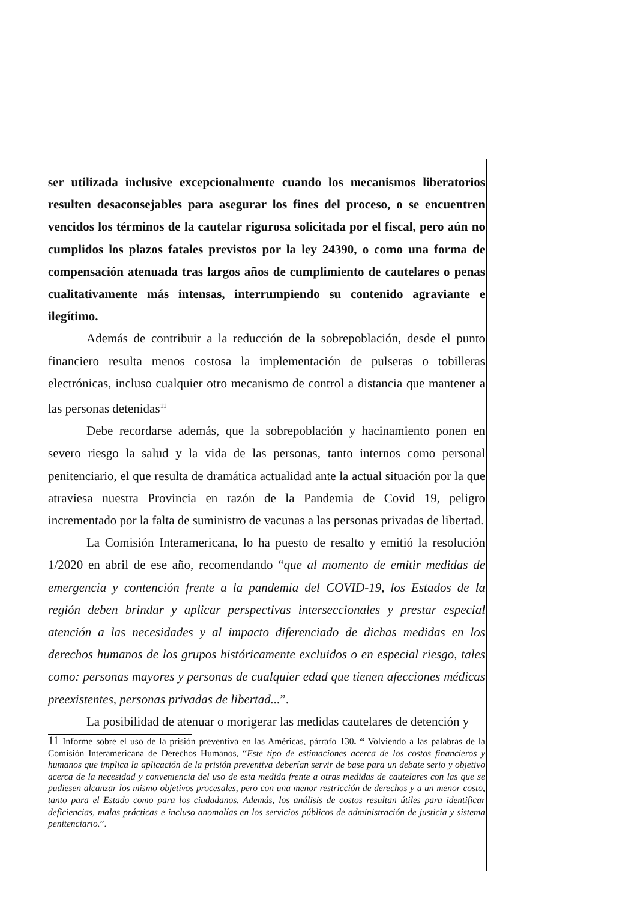ser utilizada inclusive excepcionalmente cuando los mecanismos liberatorios resulten desaconsejables para asegurar los fines del proceso, o se encuentren vencidos los términos de la cautelar rigurosa solicitada por el fiscal, pero aún no cumplidos los plazos fatales previstos por la ley 24390, o como una forma de compensación atenuada tras largos años de cumplimiento de cautelares o penas cualitativamente más intensas, interrumpiendo su contenido agraviante e ilegítimo.
Además de contribuir a la reducción de la sobrepoblación, desde el punto financiero resulta menos costosa la implementación de pulseras o tobilleras electrónicas, incluso cualquier otro mecanismo de control a distancia que mantener a las personas detenidas<sup>11</sup>
Debe recordarse además, que la sobrepoblación y hacinamiento ponen en severo riesgo la salud y la vida de las personas, tanto internos como personal penitenciario, el que resulta de dramática actualidad ante la actual situación por la que atraviesa nuestra Provincia en razón de la Pandemia de Covid 19, peligro incrementado por la falta de suministro de vacunas a las personas privadas de libertad.
La Comisión Interamericana, lo ha puesto de resalto y emitió la resolución 1/2020 en abril de ese año, recomendando “que al momento de emitir medidas de emergencia y contención frente a la pandemia del COVID-19, los Estados de la región deben brindar y aplicar perspectivas interseccionales y prestar especial atención a las necesidades y al impacto diferenciado de dichas medidas en los derechos humanos de los grupos históricamente excluidos o en especial riesgo, tales como: personas mayores y personas de cualquier edad que tienen afecciones médicas preexistentes, personas privadas de libertad...”.
La posibilidad de atenuar o morigerar las medidas cautelares de detención y
11 Informe sobre el uso de la prisión preventiva en las Américas, párrafo 130. “ Volviendo a las palabras de la Comisión Interamericana de Derechos Humanos, “Este tipo de estimaciones acerca de los costos financieros y humanos que implica la aplicación de la prisión preventiva deberían servir de base para un debate serio y objetivo acerca de la necesidad y conveniencia del uso de esta medida frente a otras medidas de cautelares con las que se pudiesen alcanzar los mismo objetivos procesales, pero con una menor restricción de derechos y a un menor costo, tanto para el Estado como para los ciudadanos. Además, los análisis de costos resultan útiles para identificar deficiencias, malas prácticas e incluso anomalías en los servicios públicos de administración de justicia y sistema penitenciario.”.